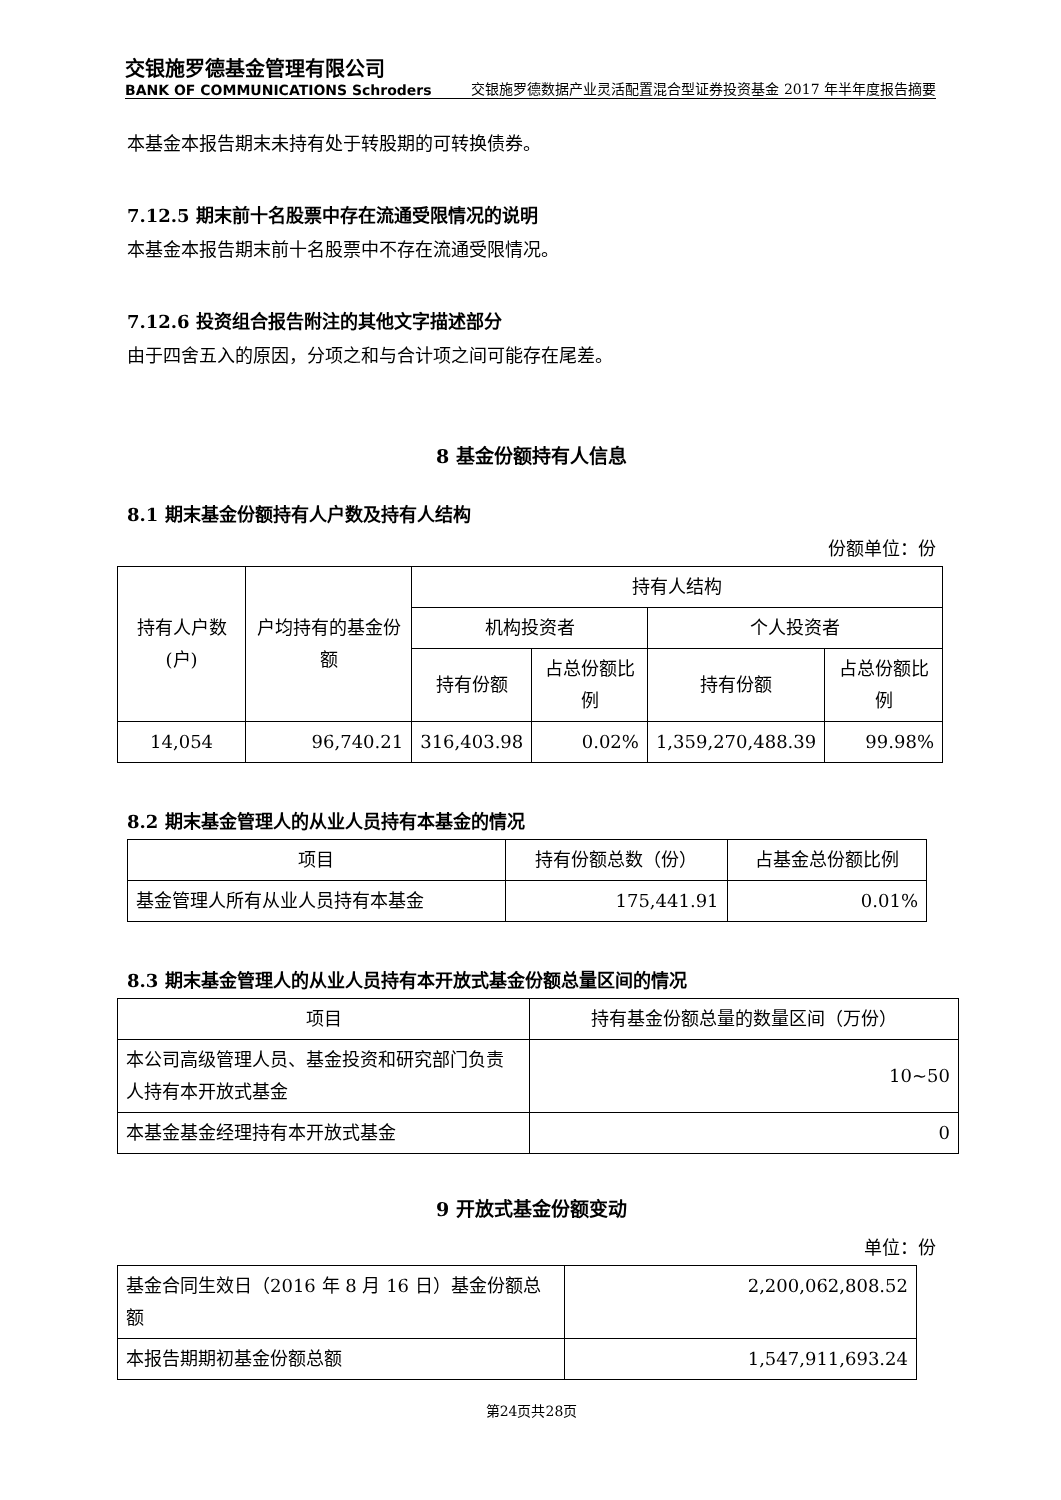交银施罗德基金管理有限公司
BANK OF COMMUNICATIONS Schroders
交银施罗德数据产业灵活配置混合型证券投资基金 2017 年半年度报告摘要
本基金本报告期末未持有处于转股期的可转换债券。
7.12.5 期末前十名股票中存在流通受限情况的说明
本基金本报告期末前十名股票中不存在流通受限情况。
7.12.6 投资组合报告附注的其他文字描述部分
由于四舍五入的原因，分项之和与合计项之间可能存在尾差。
8 基金份额持有人信息
8.1 期末基金份额持有人户数及持有人结构
份额单位：份
| 持有人户数(户) | 户均持有的基金份额 | 持有人结构 | | | |
| --- | --- | --- | --- | --- | --- |
| | | 机构投资者 | | 个人投资者 | |
| | | 持有份额 | 占总份额比例 | 持有份额 | 占总份额比例 |
| 14,054 | 96,740.21 | 316,403.98 | 0.02% | 1,359,270,488.39 | 99.98% |
8.2 期末基金管理人的从业人员持有本基金的情况
| 项目 | 持有份额总数（份） | 占基金总份额比例 |
| --- | --- | --- |
| 基金管理人所有从业人员持有本基金 | 175,441.91 | 0.01% |
8.3 期末基金管理人的从业人员持有本开放式基金份额总量区间的情况
| 项目 | 持有基金份额总量的数量区间（万份） |
| --- | --- |
| 本公司高级管理人员、基金投资和研究部门负责人持有本开放式基金 | 10~50 |
| 本基金基金经理持有本开放式基金 | 0 |
9 开放式基金份额变动
单位：份
| 基金合同生效日（2016 年 8 月 16 日）基金份额总额 | 2,200,062,808.52 |
| 本报告期期初基金份额总额 | 1,547,911,693.24 |
第24页共28页